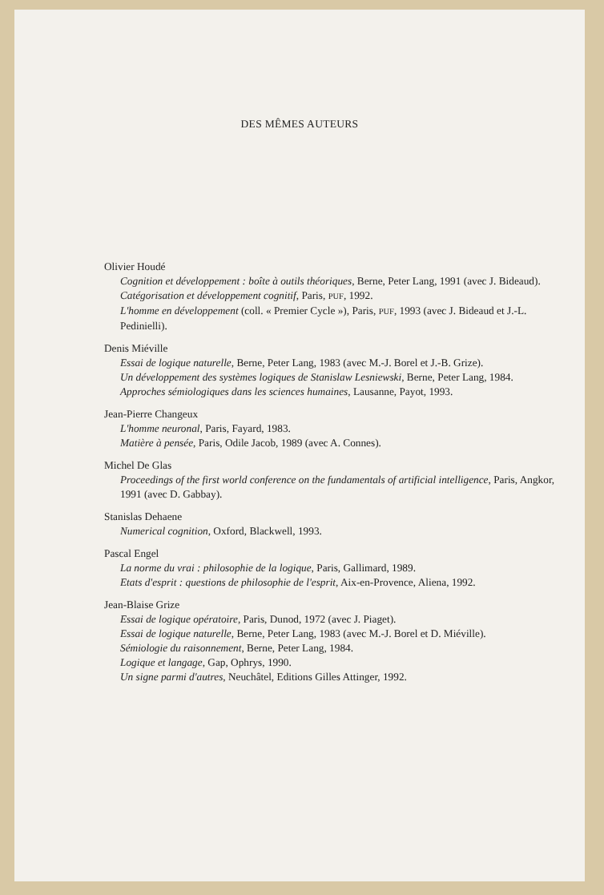DES MÊMES AUTEURS
Olivier Houdé
Cognition et développement : boîte à outils théoriques, Berne, Peter Lang, 1991 (avec J. Bideaud).
Catégorisation et développement cognitif, Paris, PUF, 1992.
L'homme en développement (coll. « Premier Cycle »), Paris, PUF, 1993 (avec J. Bideaud et J.-L. Pedinielli).
Denis Miéville
Essai de logique naturelle, Berne, Peter Lang, 1983 (avec M.-J. Borel et J.-B. Grize).
Un développement des systèmes logiques de Stanislaw Lesniewski, Berne, Peter Lang, 1984.
Approches sémiologiques dans les sciences humaines, Lausanne, Payot, 1993.
Jean-Pierre Changeux
L'homme neuronal, Paris, Fayard, 1983.
Matière à pensée, Paris, Odile Jacob, 1989 (avec A. Connes).
Michel De Glas
Proceedings of the first world conference on the fundamentals of artificial intelligence, Paris, Angkor, 1991 (avec D. Gabbay).
Stanislas Dehaene
Numerical cognition, Oxford, Blackwell, 1993.
Pascal Engel
La norme du vrai : philosophie de la logique, Paris, Gallimard, 1989.
Etats d'esprit : questions de philosophie de l'esprit, Aix-en-Provence, Aliena, 1992.
Jean-Blaise Grize
Essai de logique opératoire, Paris, Dunod, 1972 (avec J. Piaget).
Essai de logique naturelle, Berne, Peter Lang, 1983 (avec M.-J. Borel et D. Miéville).
Sémiologie du raisonnement, Berne, Peter Lang, 1984.
Logique et langage, Gap, Ophrys, 1990.
Un signe parmi d'autres, Neuchâtel, Editions Gilles Attinger, 1992.